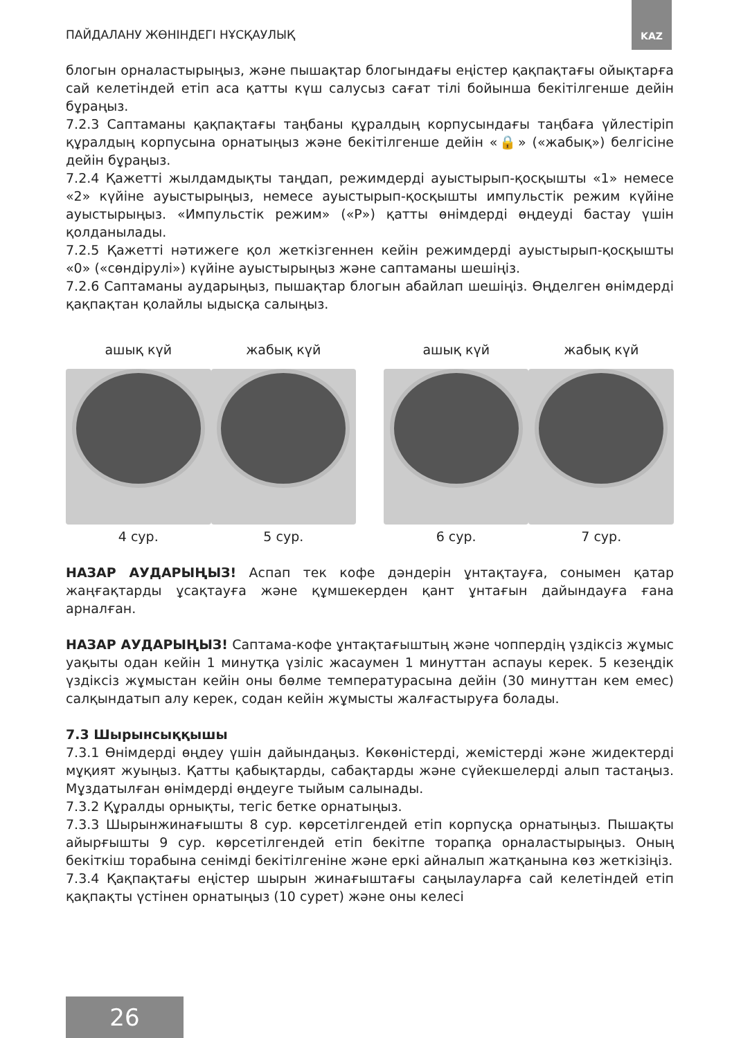ПАЙДАЛАНУ ЖӨНІНДЕГІ НҰСҚАУЛЫҚ
KAZ
блогын орналастырыңыз, және пышақтар блогындағы еңістер қақпақтағы ойықтарға сай келетіндей етіп аса қатты күш салусыз сағат тілі бойынша бекітілгенше дейін бұраңыз.
7.2.3 Саптаманы қақпақтағы таңбаны құралдың корпусындағы таңбаға үйлестіріп құралдың корпусына орнатыңыз және бекітілгенше дейін «🔒» («жабық») белгісіне дейін бұраңыз.
7.2.4 Қажетті жылдамдықты таңдап, режимдерді ауыстырып-қосқышты «1» немесе «2» күйіне ауыстырыңыз, немесе ауыстырып-қосқышты импульстік режим күйіне ауыстырыңыз. «Импульстік режим» («P») қатты өнімдерді өңдеуді бастау үшін қолданылады.
7.2.5 Қажетті нәтижеге қол жеткізгеннен кейін режимдерді ауыстырып-қосқышты «0» («сөндірулі») күйіне ауыстырыңыз және саптаманы шешіңіз.
7.2.6 Саптаманы аударыңыз, пышақтар блогын абайлап шешіңіз. Өңделген өнімдерді қақпақтан қолайлы ыдысқа салыңыз.
ашық күй
4 сур.
жабық күй
5 сур.
ашық күй
6 сур.
жабық күй
7 сур.
НАЗАР АУДАРЫҢЫЗ! Аспап тек кофе дәндерін ұнтақтауға, сонымен қатар жаңғақтарды ұсақтауға және құмшекерден қант ұнтағын дайындауға ғана арналған.
НАЗАР АУДАРЫҢЫЗ! Саптама-кофе ұнтақтағыштың және чоппердің үздіксіз жұмыс уақыты одан кейін 1 минутқа үзіліс жасаумен 1 минуттан аспауы керек. 5 кезеңдік үздіксіз жұмыстан кейін оны бөлме температурасына дейін (30 минуттан кем емес) салқындатып алу керек, содан кейін жұмысты жалғастыруға болады.
7.3 Шырынсыққышы
7.3.1 Өнімдерді өңдеу үшін дайындаңыз. Көкөністерді, жемістерді және жидектерді мұқият жуыңыз. Қатты қабықтарды, сабақтарды және сүйекшелерді алып тастаңыз. Мұздатылған өнімдерді өңдеуге тыйым салынады.
7.3.2 Құралды орнықты, тегіс бетке орнатыңыз.
7.3.3 Шырынжинағышты 8 сур. көрсетілгендей етіп корпусқа орнатыңыз. Пышақты айырғышты 9 сур. көрсетілгендей етіп бекітпе торапқа орналастырыңыз. Оның бекіткіш торабына сенімді бекітілгеніне және еркі айналып жатқанына көз жеткізіңіз.
7.3.4 Қақпақтағы еңістер шырын жинағыштағы саңылауларға сай келетіндей етіп қақпақты үстінен орнатыңыз (10 сурет) және оны келесі
26